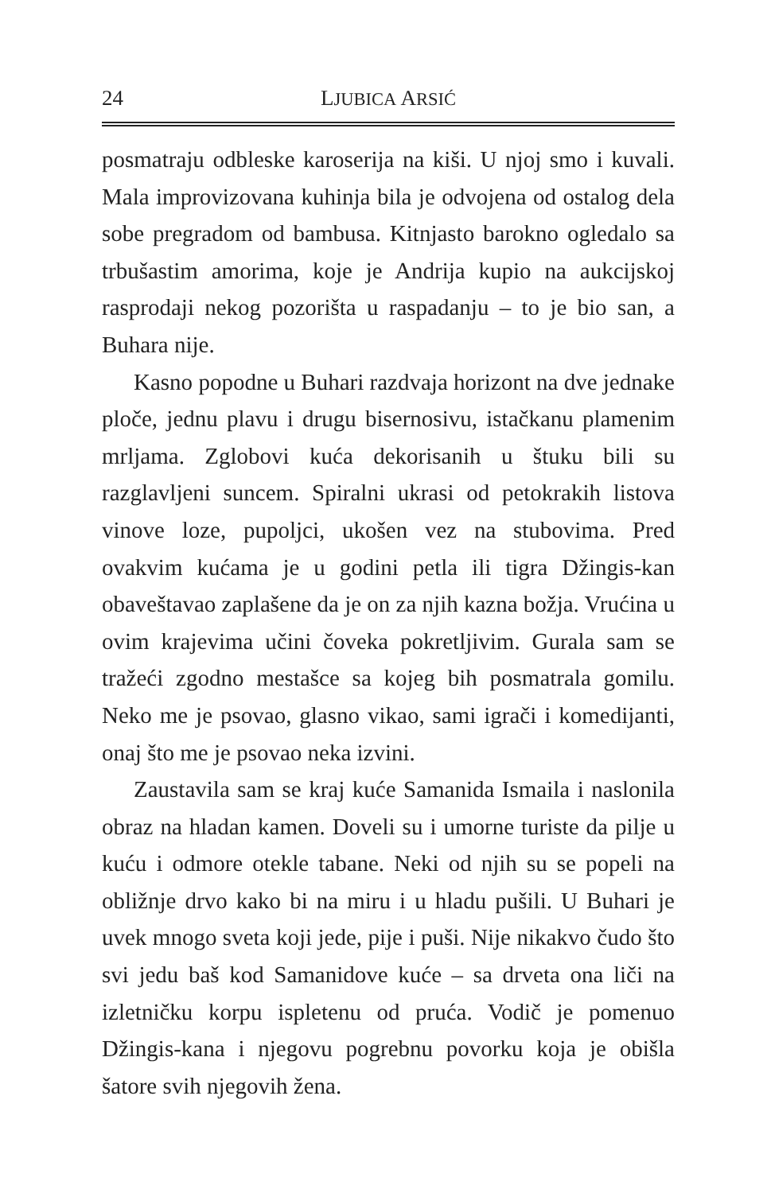24 LJUBICA ARSIĆ
posmatraju odbleske karoserija na kiši. U njoj smo i kuvali. Mala improvizovana kuhinja bila je odvojena od ostalog dela sobe pregradom od bambusa. Kitnjasto barokno ogledalo sa trbušastim amorima, koje je Andrija kupio na aukcijskoj rasprodaji nekog pozorišta u raspadanju – to je bio san, a Buhara nije.
Kasno popodne u Buhari razdvaja horizont na dve jednake ploče, jednu plavu i drugu bisernosivu, istačkanu plamenim mrljama. Zglobovi kuća dekorisanih u štuku bili su razglavljeni suncem. Spiralni ukrasi od petokrakih listova vinove loze, pupoljci, ukošen vez na stubovima. Pred ovakvim kućama je u godini petla ili tigra Džingis-kan obaveštavao zaplašene da je on za njih kazna božja. Vrućina u ovim krajevima učini čoveka pokretljivim. Gurala sam se tražeći zgodno mestašce sa kojeg bih posmatrala gomilu. Neko me je psovao, glasno vikao, sami igrači i komedijanti, onaj što me je psovao neka izvini.
Zaustavila sam se kraj kuće Samanida Ismaila i naslonila obraz na hladan kamen. Doveli su i umorne turiste da pilje u kuću i odmore otekle tabane. Neki od njih su se popeli na obližnje drvo kako bi na miru i u hladu pušili. U Buhari je uvek mnogo sveta koji jede, pije i puši. Nije nikakvo čudo što svi jedu baš kod Samanidove kuće – sa drveta ona liči na izletničku korpu ispletenu od pruća. Vodič je pomenuo Džingis-kana i njegovu pogrebnu povorku koja je obišla šatore svih njegovih žena.